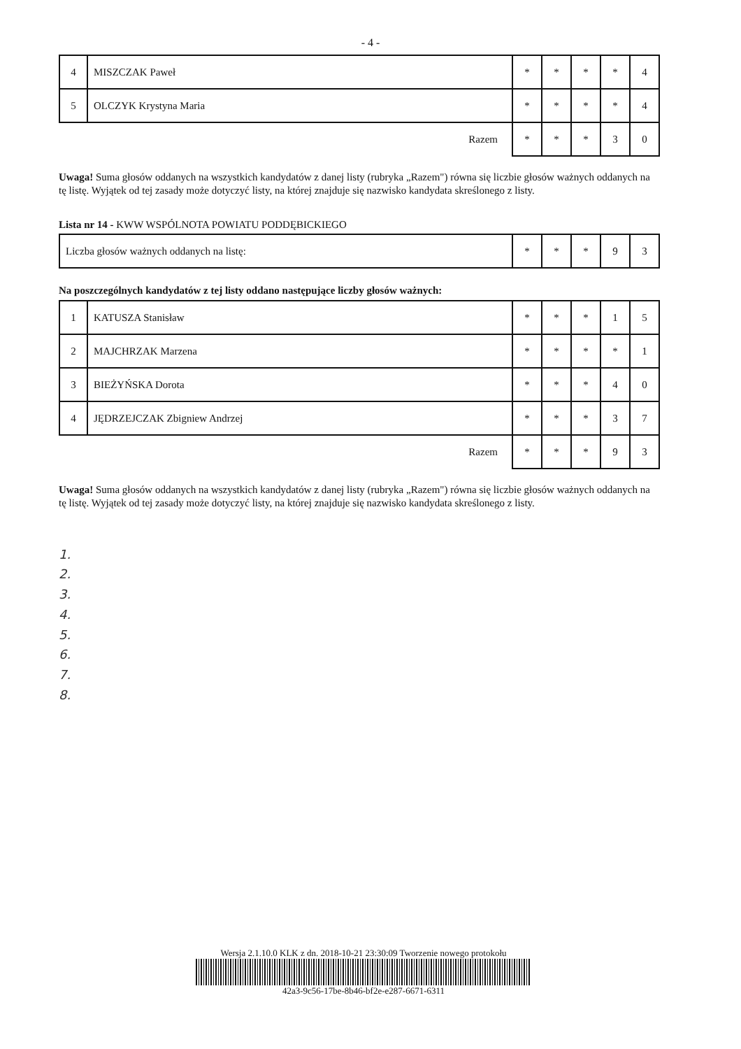- 4 -
| 4 | MISZCZAK Paweł | * | * | * | * | 4 |
| 5 | OLCZYK Krystyna Maria | * | * | * | * | 4 |
| Razem | | * | * | * | 3 | 0 |
Uwaga! Suma głosów oddanych na wszystkich kandydatów z danej listy (rubryka „Razem") równa się liczbie głosów ważnych oddanych na tę listę. Wyjątek od tej zasady może dotyczyć listy, na której znajduje się nazwisko kandydata skreślonego z listy.
Lista nr 14 - KWW WSPÓLNOTA POWIATU PODDĘBICKIEGO
| Liczba głosów ważnych oddanych na listę: | * | * | * | 9 | 3 |
Na poszczególnych kandydatów z tej listy oddano następujące liczby głosów ważnych:
| 1 | KATUSZA Stanisław | * | * | * | 1 | 5 |
| 2 | MAJCHRZAK Marzena | * | * | * | * | 1 |
| 3 | BIEŻYŃSKA Dorota | * | * | * | 4 | 0 |
| 4 | JĘDRZEJCZAK Zbigniew Andrzej | * | * | * | 3 | 7 |
| Razem | | * | * | * | 9 | 3 |
Uwaga! Suma głosów oddanych na wszystkich kandydatów z danej listy (rubryka „Razem") równa się liczbie głosów ważnych oddanych na tę listę. Wyjątek od tej zasady może dotyczyć listy, na której znajduje się nazwisko kandydata skreślonego z listy.
1.
2.
3.
4.
5.
6.
7.
8.
Wersja 2.1.10.0 KLK z dn. 2018-10-21 23:30:09 Tworzenie nowego protokołu
42a3-9c56-17be-8b46-bf2e-e287-6671-6311